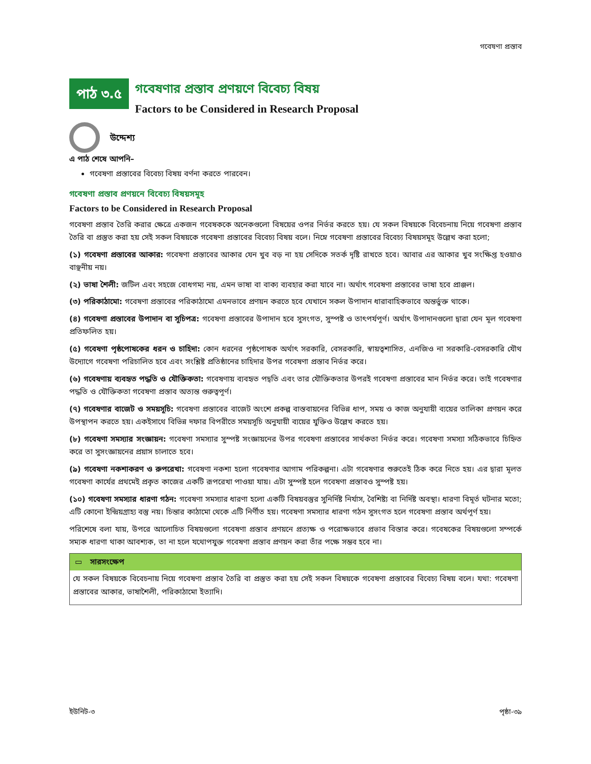গবেষণা প্রস্তাব
পাঠ ৩.৫
গবেষণার প্রস্তাব প্রণয়ণে বিবেচ্য বিষয়
Factors to be Considered in Research Proposal
উদ্দেশ্য
এ পাঠ শেষে আপনি–
গবেষণা প্রস্তাবের বিবেচ্য বিষয় বর্ণনা করতে পারবেন।
গবেষণা প্রস্তাব প্রণয়নে বিবেচ্য বিষয়সমূহ
Factors to be Considered in Research Proposal
গবেষণা প্রস্তাব তৈরি করার ক্ষেত্রে একজন গবেষককে অনেকগুলো বিষয়ের ওপর নির্ভর করতে হয়। যে সকল বিষয়কে বিবেচনায় নিয়ে গবেষণা প্রস্তাব তৈরি বা প্রস্তুত করা হয় সেই সকল বিষয়কে গবেষণা প্রস্তাবের বিবেচ্য বিষয় বলে। নিম্নে গবেষণা প্রস্তাবের বিবেচ্য বিষয়সমূহ উল্লেখ করা হলো;
(১) গবেষণা প্রস্তাবের আকার: গবেষণা প্রস্তাবের আকার যেন খুব বড় না হয় সেদিকে সতর্ক দৃষ্টি রাখতে হবে। আবার এর আকার খুব সংক্ষিপ্ত হওয়াও বাঞ্ছনীয় নয়।
(২) ভাষা শৈলী: জটিল এবং সহজে বোধগম্য নয়, এমন ভাষা বা বাক্য ব্যবহার করা যাবে না। অর্থাৎ গবেষণা প্রস্তাবের ভাষা হবে প্রাঞ্জল।
(৩) পরিকাঠামো: গবেষণা প্রস্তাবের পরিকাঠামো এমনভাবে প্রণয়ন করতে হবে যেখানে সকল উপাদান ধারাবাহিকভাবে অন্তর্ভুক্ত থাকে।
(৪) গবেষণা প্রস্তাবের উপাদান বা সূচিপত্র: গবেষণা প্রস্তাবের উপাদান হবে সুসংগত, সুস্পষ্ট ও তাৎপর্যপূর্ণ। অর্থাৎ উপাদানগুলো দ্বারা যেন মূল গবেষণা প্রতিফলিত হয়।
(৫) গবেষণা পৃষ্ঠপোষকের ধরন ও চাহিদা: কোন ধরনের পৃষ্ঠপোষক অর্থাৎ সরকারি, বেসরকারি, স্বায়ত্বশাসিত, এনজিও না সরকারি-বেসরকারি যৌথ উদ্যোগে গবেষণা পরিচালিত হবে এবং সংশ্লিষ্ট প্রতিষ্ঠানের চাহিদার উপর গবেষণা প্রস্তাব নির্ভর করে।
(৬) গবেষণায় ব্যবহৃত পদ্ধতি ও যৌক্তিকতা: গবেষণায় ব্যবহৃত পদ্বতি এবং তার যৌক্তিকতার উপরই গবেষণা প্রস্তাবের মান নির্ভর করে। তাই গবেষণার পদ্ধতি ও যৌক্তিকতা গবেষণা প্রস্তাব অত্যন্ত গুরুত্বপূর্ণ।
(৭) গবেষণার বাজেট ও সময়সূচি: গবেষণা প্রস্তাবের বাজেট অংশে প্রকল্প বাস্তবায়নের বিভিন্ন ধাপ, সময় ও কাজ অনুযায়ী ব্যয়ের তালিকা প্রণয়ন করে উপস্থাপন করতে হয়। একইসাথে বিভিন্ন দফার বিপরীতে সময়সূচি অনুযায়ী ব্যয়ের যুক্তিও উল্লেখ করতে হয়।
(৮) গবেষণা সমস্যার সংজ্ঞায়ন: গবেষণা সমস্যার সুস্পষ্ট সংজ্ঞায়নের উপর গবেষণা প্রস্তাবের সার্থকতা নির্ভর করে। গবেষণা সমস্যা সঠিকভাবে চিহ্নিত করে তা সুসংজ্ঞায়নের প্রয়াস চালাতে হবে।
(৯) গবেষণা নকশাকরণ ও রুপরেখা: গবেষণা নকশা হলো গবেষণার আগাম পরিকল্পনা। এটা গবেষণার শুরুতেই ঠিক করে নিতে হয়। এর দ্বারা মূলত গবেষণা কার্যের প্রথমেই প্রকৃত কাজের একটি রূপরেখা পাওয়া যায়। এটা সুস্পষ্ট হলে গবেষণা প্রস্তাবও সুস্পষ্ট হয়।
(১০) গবেষণা সমস্যার ধারণা গঠন: গবেষণা সমস্যার ধারণা হলো একটি বিষয়বস্তুর সুনির্দিষ্ট নির্যাস, বৈশিষ্ট্য বা নির্দিষ্ট অবস্থা। ধারণা বিমূর্ত ঘটনার মতো; এটি কোনো ইন্দ্রিয়গ্রাহ্য বস্তু নয়। চিন্তার কাঠামো থেকে এটি নির্ণীত হয়। গবেষণা সমস্যার ধারণা গঠন সুসংগত হলে গবেষণা প্রস্তাব অর্থপূর্ণ হয়।
পরিশেষে বলা যায়, উপরে আলোচিত বিষয়গুলো গবেষণা প্রস্তাব প্রণয়নে প্রত্যক্ষ ও পরোক্ষভাবে প্রভাব বিস্তার করে। গবেষকের বিষয়গুলো সম্পর্কে সম্যক ধারণা থাকা আবশ্যক, তা না হলে যথোপযুক্ত গবেষণা প্রস্তাব প্রণয়ন করা তাঁর পক্ষে সম্ভব হবে না।
▭ সারসংক্ষেপ
যে সকল বিষয়কে বিবেচনায় নিয়ে গবেষণা প্রস্তাব তৈরি বা প্রস্তুত করা হয় সেই সকল বিষয়কে গবেষণা প্রস্তাবের বিবেচ্য বিষয় বলে। যথা: গবেষণা প্রস্তাবের আকার, ভাষাশৈলী, পরিকাঠামো ইত্যাদি।
ইউনিট-৩ পৃষ্ঠা-৩৯